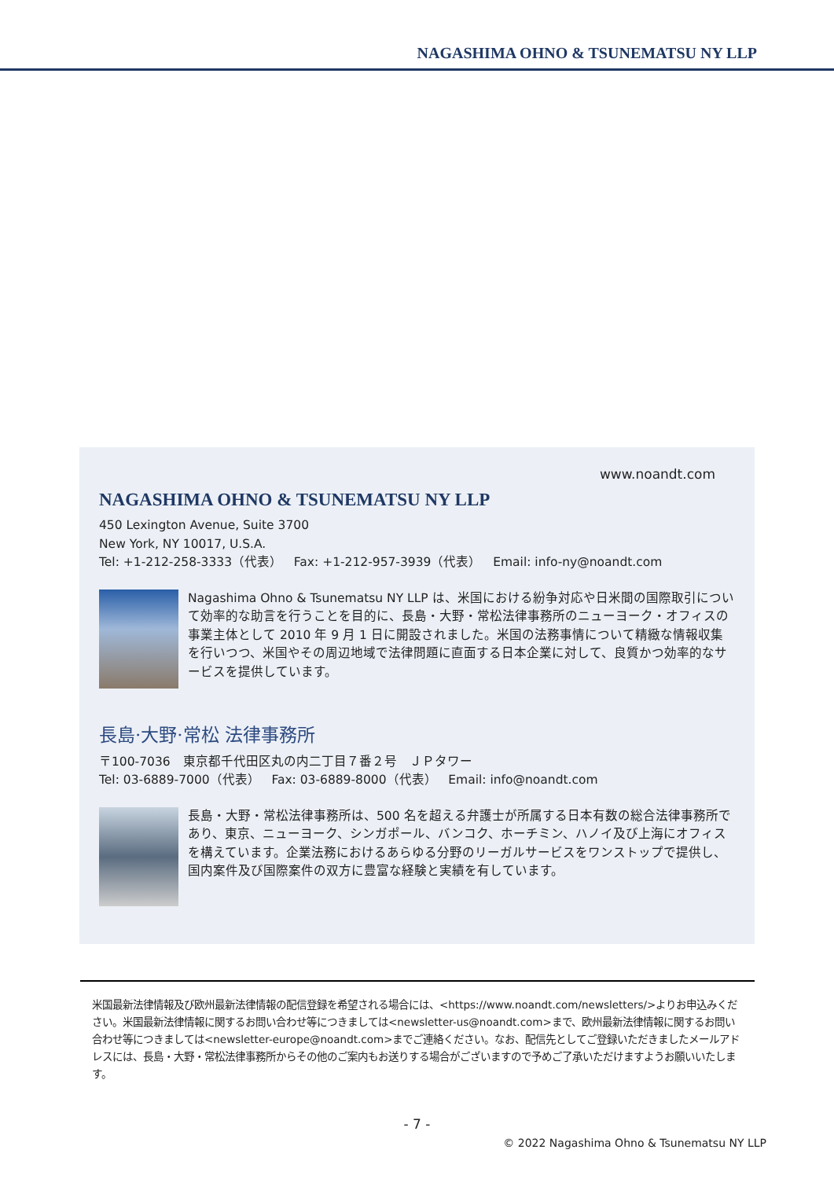NAGASHIMA OHNO & TSUNEMATSU NY LLP
www.noandt.com
NAGASHIMA OHNO & TSUNEMATSU NY LLP
450 Lexington Avenue, Suite 3700
New York, NY 10017, U.S.A.
Tel: +1-212-258-3333（代表） Fax: +1-212-957-3939（代表） Email: info-ny@noandt.com
Nagashima Ohno & Tsunematsu NY LLP は、米国における紛争対応や日米間の国際取引について効率的な助言を行うことを目的に、長島・大野・常松法律事務所のニューヨーク・オフィスの事業主体として 2010 年 9 月 1 日に開設されました。米国の法務事情について精緻な情報収集を行いつつ、米国やその周辺地域で法律問題に直面する日本企業に対して、良質かつ効率的なサービスを提供しています。
長島·大野·常松 法律事務所
〒100-7036　東京都千代田区丸の内二丁目７番２号　ＪＰタワー
Tel: 03-6889-7000（代表） Fax: 03-6889-8000（代表） Email: info@noandt.com
長島・大野・常松法律事務所は、500 名を超える弁護士が所属する日本有数の総合法律事務所であり、東京、ニューヨーク、シンガポール、バンコク、ホーチミン、ハノイ及び上海にオフィスを構えています。企業法務におけるあらゆる分野のリーガルサービスをワンストップで提供し、国内案件及び国際案件の双方に豊富な経験と実績を有しています。
米国最新法律情報及び欧州最新法律情報の配信登録を希望される場合には、<https://www.noandt.com/newsletters/>よりお申込みください。米国最新法律情報に関するお問い合わせ等につきましては<newsletter-us@noandt.com>まで、欧州最新法律情報に関するお問い合わせ等につきましては<newsletter-europe@noandt.com>までご連絡ください。なお、配信先としてご登録いただきましたメールアドレスには、長島・大野・常松法律事務所からその他のご案内もお送りする場合がございますので予めご了承いただけますようお願いいたします。
- 7 -
© 2022 Nagashima Ohno & Tsunematsu NY LLP